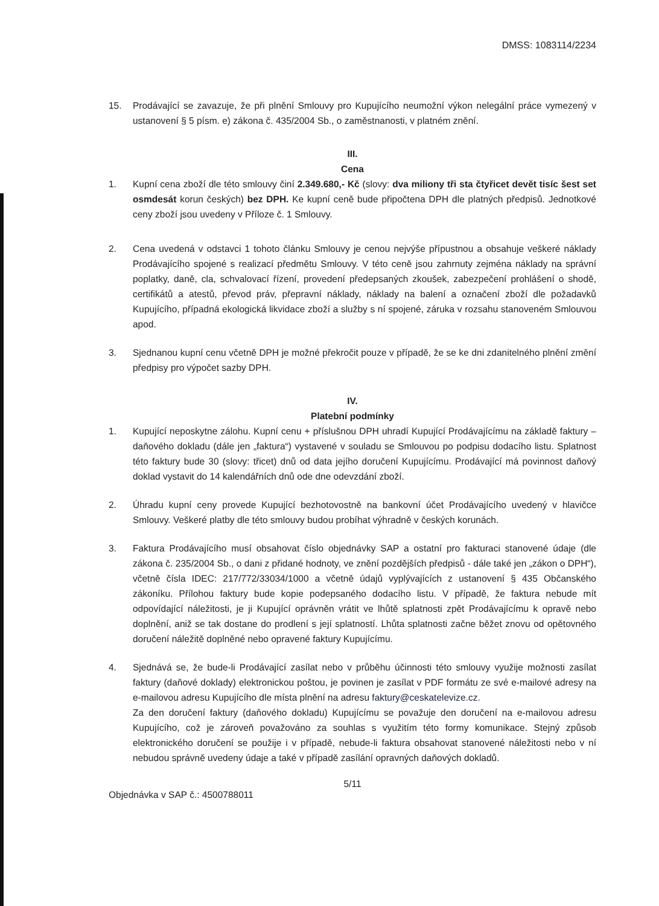DMSS: 1083114/2234
15. Prodávající se zavazuje, že při plnění Smlouvy pro Kupujícího neumožní výkon nelegální práce vymezený v ustanovení § 5 písm. e) zákona č. 435/2004 Sb., o zaměstnanosti, v platném znění.
III.
Cena
1. Kupní cena zboží dle této smlouvy činí 2.349.680,- Kč (slovy: dva miliony tři sta čtyřicet devět tisíc šest set osmdesát korun českých) bez DPH. Ke kupní ceně bude připočtena DPH dle platných předpisů. Jednotkové ceny zboží jsou uvedeny v Příloze č. 1 Smlouvy.
2. Cena uvedená v odstavci 1 tohoto článku Smlouvy je cenou nejvýše přípustnou a obsahuje veškeré náklady Prodávajícího spojené s realizací předmětu Smlouvy. V této ceně jsou zahrnuty zejména náklady na správní poplatky, daně, cla, schvalovací řízení, provedení předepsaných zkoušek, zabezpečení prohlášení o shodě, certifikátů a atestů, převod práv, přepravní náklady, náklady na balení a označení zboží dle požadavků Kupujícího, případná ekologická likvidace zboží a služby s ní spojené, záruka v rozsahu stanoveném Smlouvou apod.
3. Sjednanou kupní cenu včetně DPH je možné překročit pouze v případě, že se ke dni zdanitelného plnění změní předpisy pro výpočet sazby DPH.
IV.
Platební podmínky
1. Kupující neposkytne zálohu. Kupní cenu + příslušnou DPH uhradí Kupující Prodávajícímu na základě faktury – daňového dokladu (dále jen „faktura“) vystavené v souladu se Smlouvou po podpisu dodacího listu. Splatnost této faktury bude 30 (slovy: třicet) dnů od data jejího doručení Kupujícímu. Prodávající má povinnost daňový doklad vystavit do 14 kalendářních dnů ode dne odevzdání zboží.
2. Úhradu kupní ceny provede Kupující bezhotovostně na bankovní účet Prodávajícího uvedený v hlavičce Smlouvy. Veškeré platby dle této smlouvy budou probíhat výhradně v českých korunách.
3. Faktura Prodávajícího musí obsahovat číslo objednávky SAP a ostatní pro fakturaci stanovené údaje (dle zákona č. 235/2004 Sb., o dani z přidané hodnoty, ve znění pozdějších předpisů - dále také jen „zákon o DPH“), včetně čísla IDEC: 217/772/33034/1000 a včetně údajů vyplývajících z ustanovení § 435 Občanského zákoníku. Přílohou faktury bude kopie podepsaného dodacího listu. V případě, že faktura nebude mít odpovídající náležitosti, je ji Kupující oprávněn vrátit ve lhůtě splatnosti zpět Prodávajícímu k opravě nebo doplnění, aniž se tak dostane do prodlení s její splatností. Lhůta splatnosti začne běžet znovu od opětovného doručení náležitě doplněné nebo opravené faktury Kupujícímu.
4. Sjednává se, že bude-li Prodávající zasílat nebo v průběhu účinnosti této smlouvy využije možnosti zasílat faktury (daňové doklady) elektronickou poštou, je povinen je zasílat v PDF formátu ze své e-mailové adresy na e-mailovou adresu Kupujícího dle místa plnění na adresu faktury@ceskatelevize.cz.
Za den doručení faktury (daňového dokladu) Kupujícímu se považuje den doručení na e-mailovou adresu Kupujícího, což je zároveň považováno za souhlas s využitím této formy komunikace. Stejný způsob elektronického doručení se použije i v případě, nebude-li faktura obsahovat stanovené náležitosti nebo v ní nebudou správně uvedeny údaje a také v případě zasílání opravných daňových dokladů.
5/11
Objednávka v SAP č.: 4500788011